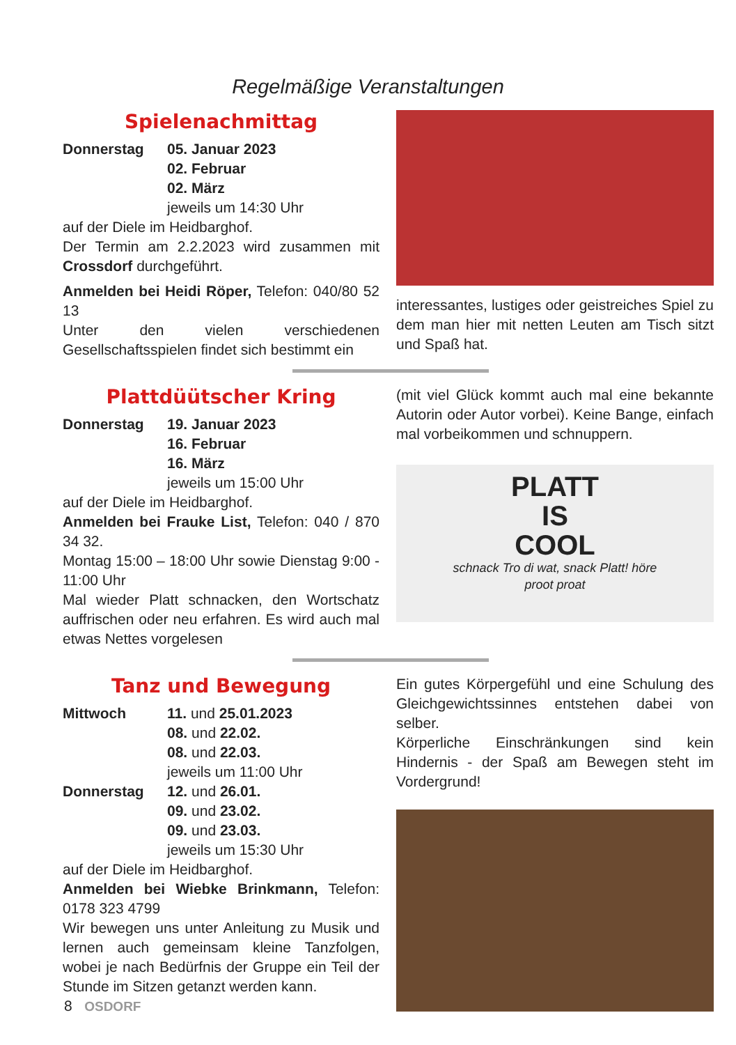Regelmäßige Veranstaltungen
Spielenachmittag
Donnerstag 05. Januar 2023
02. Februar
02. März
jeweils um 14:30 Uhr
auf der Diele im Heidbarghof.
Der Termin am 2.2.2023 wird zusammen mit Crossdorf durchgeführt.
Anmelden bei Heidi Röper, Telefon: 040/80 52 13
Unter den vielen verschiedenen Gesellschaftsspielen findet sich bestimmt ein
interessantes, lustiges oder geistreiches Spiel zu dem man hier mit netten Leuten am Tisch sitzt und Spaß hat.
Plattdüütscher Kring
Donnerstag 19. Januar 2023
16. Februar
16. März
jeweils um 15:00 Uhr
auf der Diele im Heidbarghof.
Anmelden bei Frauke List, Telefon: 040 / 870 34 32.
Montag 15:00 – 18:00 Uhr sowie Dienstag 9:00 - 11:00 Uhr
Mal wieder Platt schnacken, den Wortschatz auffrischen oder neu erfahren. Es wird auch mal etwas Nettes vorgelesen
(mit viel Glück kommt auch mal eine bekannte Autorin oder Autor vorbei). Keine Bange, einfach mal vorbeikommen und schnuppern.
PLATT
IS
COOL
schnack Tro di wat, snack Platt! höre
proot proat
Tanz und Bewegung
Mittwoch 11. und 25.01.2023
08. und 22.02.
08. und 22.03.
jeweils um 11:00 Uhr
Donnerstag 12. und 26.01.
09. und 23.02.
09. und 23.03.
jeweils um 15:30 Uhr
auf der Diele im Heidbarghof.
Anmelden bei Wiebke Brinkmann, Telefon: 0178 323 4799
Wir bewegen uns unter Anleitung zu Musik und lernen auch gemeinsam kleine Tanzfolgen, wobei je nach Bedürfnis der Gruppe ein Teil der Stunde im Sitzen getanzt werden kann.
Ein gutes Körpergefühl und eine Schulung des Gleichgewichtssinnes entstehen dabei von selber.
Körperliche Einschränkungen sind kein Hindernis - der Spaß am Bewegen steht im Vordergrund!
8 OSDORF